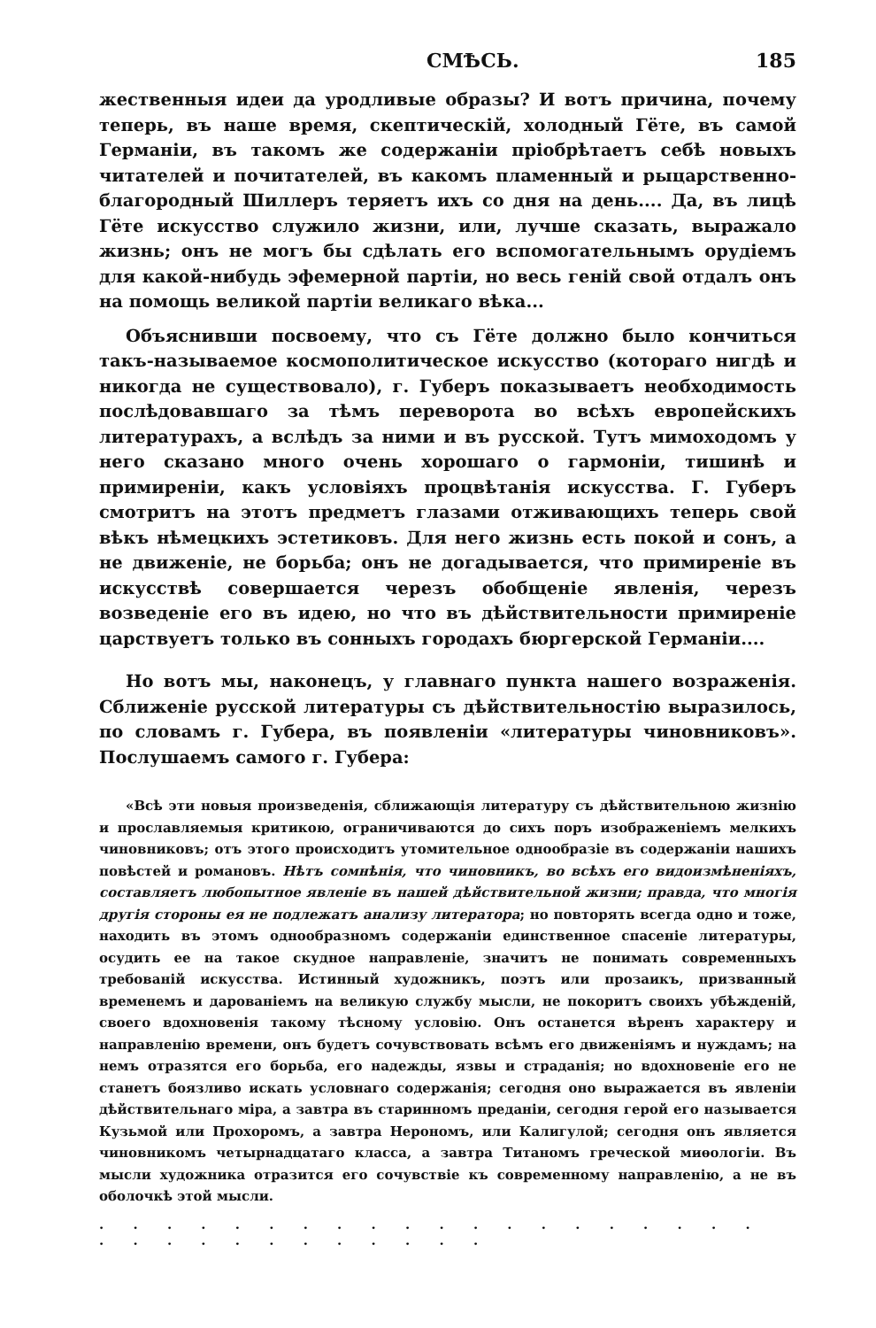СМѢСЬ. 185
жественныя идеи да уродливые образы? И вотъ причина, почему теперь, въ наше время, скептическій, холодный Гёте, въ самой Германіи, въ такомъ же содержаніи пріобрѣтаетъ себѣ новыхъ читателей и почитателей, въ какомъ пламенный и рыцарственно-благородный Шиллеръ теряетъ ихъ со дня на день.... Да, въ лицѣ Гёте искусство служило жизни, или, лучше сказать, выражало жизнь; онъ не могъ бы сдѣлать его вспомогательнымъ орудіемъ для какой-нибудь эфемерной партіи, но весь геній свой отдалъ онъ на помощь великой партіи великаго вѣка...
Объяснивши посвоему, что съ Гёте должно было кончиться такъ-называемое космополитическое искусство (котораго нигдѣ и никогда не существовало), г. Губеръ показываетъ необходимость послѣдовавшаго за тѣмъ переворота во всѣхъ европейскихъ литературахъ, а вслѣдъ за ними и въ русской. Тутъ мимоходомъ у него сказано много очень хорошаго о гармоніи, тишинѣ и примиреніи, какъ условіяхъ процвѣтанія искусства. Г. Губеръ смотритъ на этотъ предметъ глазами отживающихъ теперь свой вѣкъ нѣмецкихъ эстетиковъ. Для него жизнь есть покой и сонъ, а не движеніе, не борьба; онъ не догадывается, что примиреніе въ искусствѣ совершается черезъ обобщеніе явленія, черезъ возведеніе его въ идею, но что въ дѣйствительности примиреніе царствуетъ только въ сонныхъ городахъ бюргерской Германіи....
Но вотъ мы, наконецъ, у главнаго пункта нашего возраженія. Сближеніе русской литературы съ дѣйствительностію выразилось, по словамъ г. Губера, въ появленіи «литературы чиновниковъ». Послушаемъ самого г. Губера:
«Всѣ эти новыя произведенія, сближающія литературу съ дѣйствительною жизнію и прославляемыя критикою, ограничиваются до сихъ поръ изображеніемъ мелкихъ чиновниковъ; отъ этого происходитъ утомительное однообразіе въ содержаніи нашихъ повѣстей и романовъ. Нѣтъ сомнѣнія, что чиновникъ, во всѣхъ его видоизмѣненіяхъ, составляетъ любопытное явленіе въ нашей дѣйствительной жизни; правда, что многія другія стороны ея не подлежатъ анализу литератора; но повторять всегда одно и тоже, находить въ этомъ однообразномъ содержаніи единственное спасеніе литературы, осудить ее на такое скудное направленіе, значитъ не понимать современныхъ требованій искусства. Истинный художникъ, поэтъ или прозаикъ, призванный временемъ и дарованіемъ на великую службу мысли, не покоритъ своихъ убѣжденій, своего вдохновенія такому тѣсному условію. Онъ останется вѣренъ характеру и направленію времени, онъ будетъ сочувствовать всѣмъ его движеніямъ и нуждамъ; на немъ отразятся его борьба, его надежды, язвы и страданія; но вдохновеніе его не станетъ боязливо искать условнаго содержанія; сегодня оно выражается въ явленіи дѣйствительнаго міра, а завтра въ старинномъ преданіи, сегодня герой его называется Кузьмой или Прохоромъ, а завтра Нерономъ, или Калигулой; сегодня онъ является чиновникомъ четырнадцатаго класса, а завтра Титаномъ греческой миѳологіи. Въ мысли художника отразится его сочувствіе къ современному направленію, а не въ оболочкѣ этой мысли.
. . . . . . . . . . . . . . . . . . . . . . . . . . . . . . . .